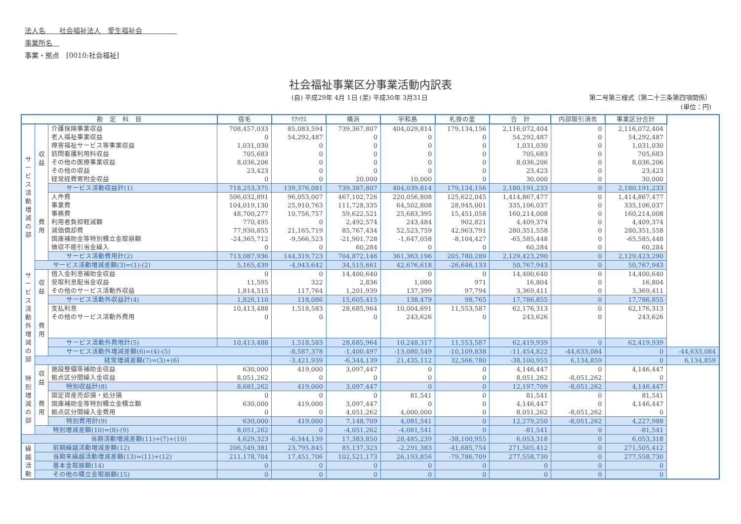法人名　　社会福祉法人　愛生福祉会　　　　　
事業所名　
事業・拠点　[0010:社会福祉]
社会福祉事業区分事業活動内訳表
(自) 平成29年 4月 1日 (至) 平成30年 3月31日 第二号第三様式（第二十三条第四項関係）
(単位：円)
| 勘 定 科 目 | | | 宿毛 | ｹｱﾊｳｽ | 横浜 | 宇和島 | 札掛の里 | 合 計 | 内部取引消去 | 事業区分合計 | |
| --- | --- | --- | --- | --- | --- | --- | --- | --- | --- | --- | --- |
| サービス活動増減の部 | 収益 | 介護保険事業収益 | 708,457,033 | 85,083,594 | 739,367,807 | 404,029,814 | 179,134,156 | 2,116,072,404 | 0 | 2,116,072,404 | |
| | | 老人福祉事業収益 | 0 | 54,292,487 | 0 | 0 | 0 | 54,292,487 | 0 | 54,292,487 | |
| | | 障害福祉サービス等事業収益 | 1,031,030 | 0 | 0 | 0 | 0 | 1,031,030 | 0 | 1,031,030 | |
| | | 訪問看護利用料収益 | 705,683 | 0 | 0 | 0 | 0 | 705,683 | 0 | 705,683 | |
| | | その他の医療事業収益 | 8,036,206 | 0 | 0 | 0 | 0 | 8,036,206 | 0 | 8,036,206 | |
| | | その他の収益 | 23,423 | 0 | 0 | 0 | 0 | 23,423 | 0 | 23,423 | |
| | | 経常経費寄附金収益 | 0 | 0 | 20,000 | 10,000 | 0 | 30,000 | 0 | 30,000 | |
| | | サービス活動収益計(1) | 718,253,375 | 139,376,081 | 739,387,807 | 404,039,814 | 179,134,156 | 2,180,191,233 | 0 | 2,180,191,233 | |
| | 費用 | 人件費 | 506,032,891 | 96,053,007 | 467,102,726 | 220,056,808 | 125,622,045 | 1,414,867,477 | 0 | 1,414,867,477 | |
| | | 事業費 | 104,019,130 | 25,910,763 | 111,728,335 | 64,502,808 | 28,945,001 | 335,106,037 | 0 | 335,106,037 | |
| | | 事務費 | 48,700,277 | 10,756,757 | 59,622,521 | 25,683,395 | 15,451,058 | 160,214,008 | 0 | 160,214,008 | |
| | | 利用者負担軽減額 | 770,495 | 0 | 2,492,574 | 243,484 | 902,821 | 4,409,374 | 0 | 4,409,374 | |
| | | 減価償却費 | 77,930,855 | 21,165,719 | 85,767,434 | 52,523,759 | 42,963,791 | 280,351,558 | 0 | 280,351,558 | |
| | | 国庫補助金等特別積立金取崩額 | -24,365,712 | -9,566,523 | -21,901,728 | -1,647,058 | -8,104,427 | -65,585,448 | 0 | -65,585,448 | |
| | | 徴収不能引当金繰入 | 0 | 0 | 60,284 | 0 | 0 | 60,284 | 0 | 60,284 | |
| | | サービス活動費用計(2) | 713,087,936 | 144,319,723 | 704,872,146 | 361,363,196 | 205,780,289 | 2,129,423,290 | 0 | 2,129,423,290 | |
| | サービス活動増減差額(3)=(1)-(2) | | 5,165,439 | -4,943,642 | 34,515,661 | 42,676,618 | -26,646,133 | 50,767,943 | 0 | 50,767,943 | |
| サービス活動外増減の部 | 収益 | 借入金利息補助金収益 | 0 | 0 | 14,400,640 | 0 | 0 | 14,400,640 | 0 | 14,400,640 | |
| | | 受取利息配当金収益 | 11,595 | 322 | 2,836 | 1,080 | 971 | 16,804 | 0 | 16,804 | |
| | | その他のサービス活動外収益 | 1,814,515 | 117,764 | 1,201,939 | 137,399 | 97,794 | 3,369,411 | 0 | 3,369,411 | |
| | | サービス活動外収益計(4) | 1,826,110 | 118,086 | 15,605,415 | 138,479 | 98,765 | 17,786,855 | 0 | 17,786,855 | |
| | 費用 | 支払利息 | 10,413,488 | 1,518,583 | 28,685,964 | 10,004,691 | 11,553,587 | 62,176,313 | 0 | 62,176,313 | |
| | | その他のサービス活動外費用 | 0 | 0 | 0 | 243,626 | 0 | 243,626 | 0 | 243,626 | |
| | | サービス活動外費用計(5) | 10,413,488 | 1,518,583 | 28,685,964 | 10,248,317 | 11,553,587 | 62,419,939 | 0 | 62,419,939 | |
| | | サービス活動外増減差額(6)=(4)-(5) | | -8,587,378 | -1,400,497 | -13,080,549 | -10,109,838 | -11,454,822 | -44,633,084 | 0 | -44,633,084 |
| | 経常増減差額(7)=(3)+(6) | | | -3,421,939 | -6,344,139 | 21,435,112 | 32,566,780 | -38,100,955 | 6,134,859 | 0 | 6,134,859 |
| 特別増減の部 | 収益 | 施設整備等補助金収益 | 630,000 | 419,000 | 3,097,447 | 0 | 0 | 4,146,447 | 0 | 4,146,447 | |
| | | 拠点区分間繰入金収益 | 8,051,262 | 0 | 0 | 0 | 0 | 8,051,262 | -8,051,262 | 0 | |
| | | 特別収益計(8) | 8,681,262 | 419,000 | 3,097,447 | 0 | 0 | 12,197,709 | -8,051,262 | 4,146,447 | |
| | 費用 | 固定資産売却損・処分損 | 0 | 0 | 0 | 81,541 | 0 | 81,541 | 0 | 81,541 | |
| | | 国庫補助金等特別積立金積立額 | 630,000 | 419,000 | 3,097,447 | 0 | 0 | 4,146,447 | 0 | 4,146,447 | |
| | | 拠点区分間繰入金費用 | 0 | 0 | 4,051,262 | 4,000,000 | 0 | 8,051,262 | -8,051,262 | 0 | |
| | | 特別費用計(9) | 630,000 | 419,000 | 7,148,709 | 4,081,541 | 0 | 12,279,250 | -8,051,262 | 4,227,988 | |
| | 特別増減差額(10)=(8)-(9) | | 8,051,262 | 0 | -4,051,262 | -4,081,541 | 0 | -81,541 | 0 | -81,541 | |
| 当期活動増減差額(11)=(7)+(10) | | | 4,629,323 | -6,344,139 | 17,383,850 | 28,485,239 | -38,100,955 | 6,053,318 | 0 | 6,053,318 | |
| 繰越活動 | 前期繰越活動増減差額(12) | | 206,549,381 | 23,795,845 | 85,137,323 | -2,291,383 | -41,685,754 | 271,505,412 | 0 | 271,505,412 | |
| | 当期末繰越活動増減差額(13)=(11)+(12) | | 211,178,704 | 17,451,706 | 102,521,173 | 26,193,856 | -79,786,709 | 277,558,730 | 0 | 277,558,730 | |
| | 基本金取崩額(14) | | 0 | 0 | 0 | 0 | 0 | 0 | 0 | 0 | |
| | その他の積立金取崩額(15) | | 0 | 0 | 0 | 0 | 0 | 0 | 0 | 0 | |